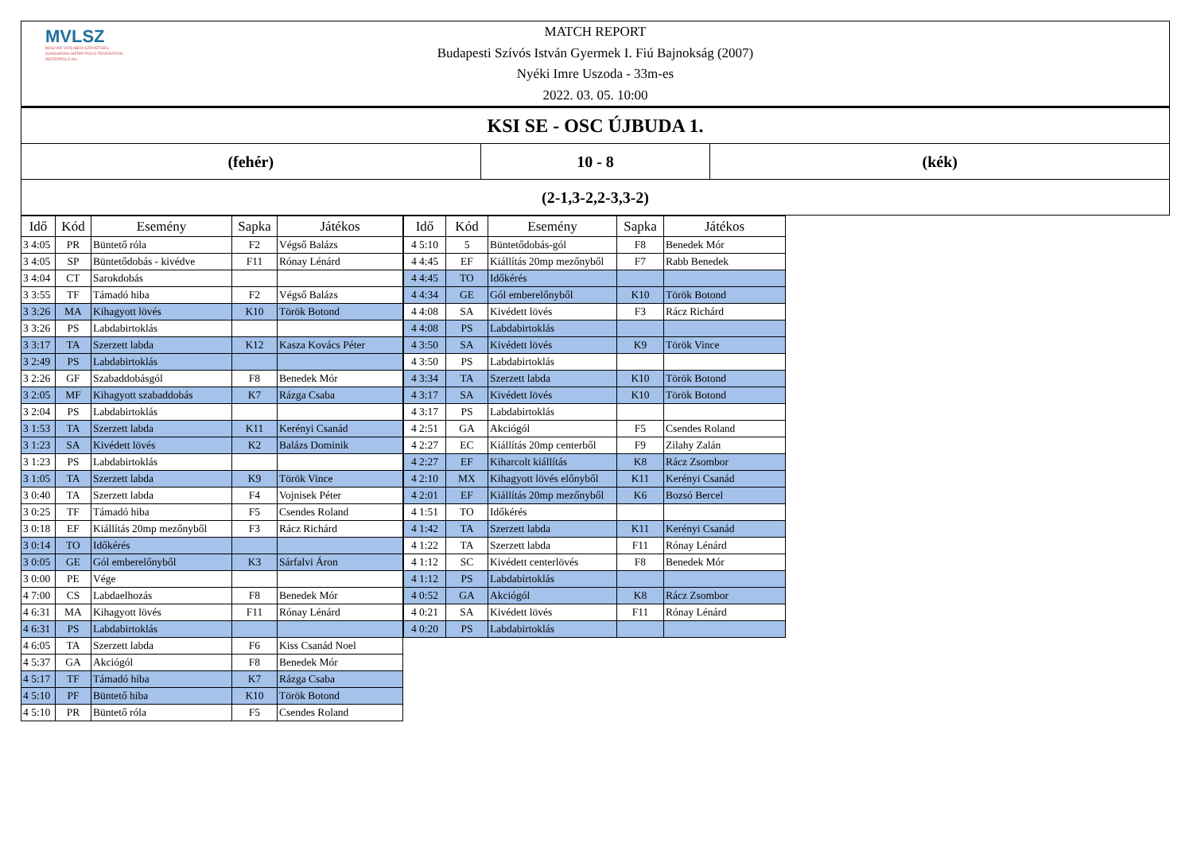MVLSZ
MAGYAR VÍZILABDA SZÖVETSÉG
HUNGARIAN WATER POLO FEDERATION
WATERPOLO.HU
MATCH REPORT
Budapesti Szívós István Gyermek I. Fiú Bajnokság (2007)
Nyéki Imre Uszoda - 33m-es
2022. 03. 05. 10:00
| KSI SE - OSC ÚJBUDA 1. | | |
| (fehér) | 10 - 8 | (kék) |
| (2-1,3-2,2-3,3-2) | | |
| Idő | Kód | Esemény | Sapka | Játékos |
| --- | --- | --- | --- | --- |
| 3 4:05 | PR | Büntető róla | F2 | Végső Balázs |
| 3 4:05 | SP | Büntetődobás - kivédve | F11 | Rónay Lénárd |
| 3 4:04 | CT | Sarokdobás | | |
| 3 3:55 | TF | Támadó hiba | F2 | Végső Balázs |
| 3 3:26 | MA | Kihagyott lövés | K10 | Török Botond |
| 3 3:26 | PS | Labdabirtoklás | | |
| 3 3:17 | TA | Szerzett labda | K12 | Kasza Kovács Péter |
| 3 2:49 | PS | Labdabirtoklás | | |
| 3 2:26 | GF | Szabaddobásgól | F8 | Benedek Mór |
| 3 2:05 | MF | Kihagyott szabaddobás | K7 | Rázga Csaba |
| 3 2:04 | PS | Labdabirtoklás | | |
| 3 1:53 | TA | Szerzett labda | K11 | Kerényi Csanád |
| 3 1:23 | SA | Kivédett lövés | K2 | Balázs Dominik |
| 3 1:23 | PS | Labdabirtoklás | | |
| 3 1:05 | TA | Szerzett labda | K9 | Török Vince |
| 3 0:40 | TA | Szerzett labda | F4 | Vojnisek Péter |
| 3 0:25 | TF | Támadó hiba | F5 | Csendes Roland |
| 3 0:18 | EF | Kiállítás 20mp mezőnyből | F3 | Rácz Richárd |
| 3 0:14 | TO | Időkérés | | |
| 3 0:05 | GE | Gól emberelőnyből | K3 | Sárfalvi Áron |
| 3 0:00 | PE | Vége | | |
| 4 7:00 | CS | Labdaelhozás | F8 | Benedek Mór |
| 4 6:31 | MA | Kihagyott lövés | F11 | Rónay Lénárd |
| 4 6:31 | PS | Labdabirtoklás | | |
| 4 6:05 | TA | Szerzett labda | F6 | Kiss Csanád Noel |
| 4 5:37 | GA | Akciógól | F8 | Benedek Mór |
| 4 5:17 | TF | Támadó hiba | K7 | Rázga Csaba |
| 4 5:10 | PF | Büntető hiba | K10 | Török Botond |
| 4 5:10 | PR | Büntető róla | F5 | Csendes Roland |
| Idő | Kód | Esemény | Sapka | Játékos |
| --- | --- | --- | --- | --- |
| 4 5:10 | 5 | Büntetődobás-gól | F8 | Benedek Mór |
| 4 4:45 | EF | Kiállítás 20mp mezőnyből | F7 | Rabb Benedek |
| 4 4:45 | TO | Időkérés | | |
| 4 4:34 | GE | Gól emberelőnyből | K10 | Török Botond |
| 4 4:08 | SA | Kivédett lövés | F3 | Rácz Richárd |
| 4 4:08 | PS | Labdabirtoklás | | |
| 4 3:50 | SA | Kivédett lövés | K9 | Török Vince |
| 4 3:50 | PS | Labdabirtoklás | | |
| 4 3:34 | TA | Szerzett labda | K10 | Török Botond |
| 4 3:17 | SA | Kivédett lövés | K10 | Török Botond |
| 4 3:17 | PS | Labdabirtoklás | | |
| 4 2:51 | GA | Akciógól | F5 | Csendes Roland |
| 4 2:27 | EC | Kiállítás 20mp centerből | F9 | Zilahy Zalán |
| 4 2:27 | EF | Kiharcolt kiállítás | K8 | Rácz Zsombor |
| 4 2:10 | MX | Kihagyott lövés előnyből | K11 | Kerényi Csanád |
| 4 2:01 | EF | Kiállítás 20mp mezőnyből | K6 | Bozsó Bercel |
| 4 1:51 | TO | Időkérés | | |
| 4 1:42 | TA | Szerzett labda | K11 | Kerényi Csanád |
| 4 1:22 | TA | Szerzett labda | F11 | Rónay Lénárd |
| 4 1:12 | SC | Kivédett centerlövés | F8 | Benedek Mór |
| 4 1:12 | PS | Labdabirtoklás | | |
| 4 0:52 | GA | Akciógól | K8 | Rácz Zsombor |
| 4 0:21 | SA | Kivédett lövés | F11 | Rónay Lénárd |
| 4 0:20 | PS | Labdabirtoklás | | |